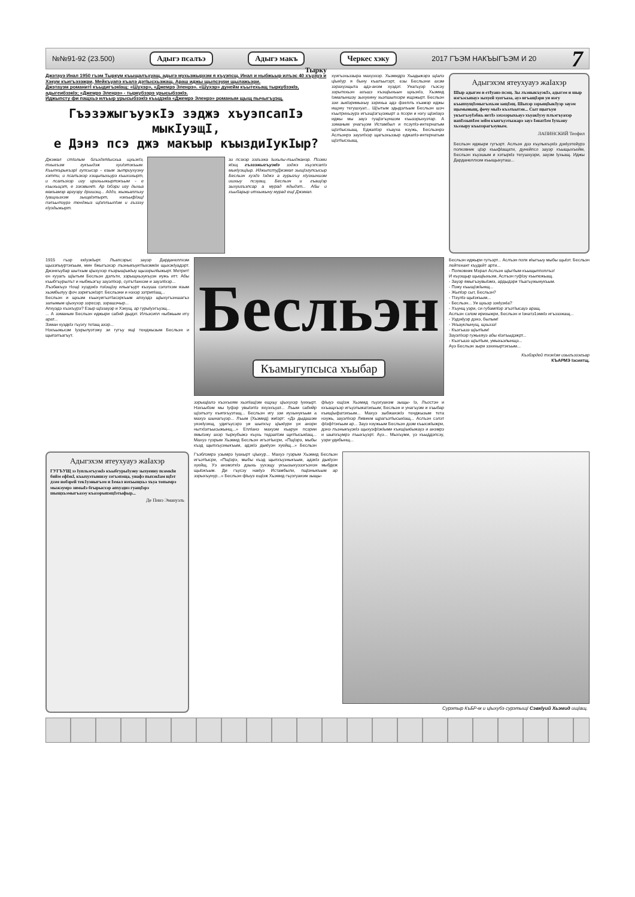№№91-92 (23.500) Адыгэ псалъэ Адыгэ макъ Черкес хэку 2017 ГЪЭМ НАКЪЫГЪЭМ И 20 7
Джэтауэ Инал 1950 гъэм Тыркум къыщалъхуащ, адыгэ мухьэжырхэм я къуэпсщ. Инал и ныбжьыр илъэс 40 хъуауэ и Хэкум къигъэзэжри, Мейкъуапэ къалэ дэтIысхьэжащ. Араш иджы щыпсэури щылажьэри.
Джэтауэм романитI къыдигъэкIащ: «Шухэр», «Джемрэ Эленрэ». «Шухэр» дунейм къытехьащ тыркубзэкIэ, адыгеибзэкIэ; «Джемрэ Эленрэ» - тыркубзэрэ урысыбзэкIэ.
Иджыпсту фи пащхьэ илъыр урысыбзэкIэ къыдэкIа «Джемрэ Эленрэ» романым щыщ пычыгъуэщ.
Тырку
ГъэзэжыгъуэкIэ зэджэ хъуэпсапIэ мыкIуэщI,
е Дэнэ псэ джэ макъыр къыздиIукIыр?
Джэмал стIолым бгъэдэтIысхьа щхьэкIэ, тхыгъэм гукъыдэж хуиIэтэкъым. КъыпкърыкъэрI гупсысэр - езым зытриухуэну хэтти, и псалъэхэр хэщыпыхьурэ къыхихырт, и псалъэхэр игу ирихьыжыртэкъым - е къыхьщэт, е зэхэвынт. Ар Iэбэри игу дыхьа макъамэр аргуэру дришэщ... Аддэ, жыжьаплъэу Iуащхьэхэм зыщаIэтырт, нэкъыфIэщI пэлъытэурэ тенджыз щIэплъыпIэм и гъэзэу кIуэдыжырт.
зи псэхэр зэгъэжа Iыхьлы-лъыджанэр. Псоми яIэщ гъэзэжыгъуэкIэ зэджэ хъуэпсапIэ мыкIуэщIыр. ИджыпстуДжэмал зыщIэгупсысыр Бесльэн хуэдэ Iэджэ а гурыгъу кIуэхыншэм ишхыу псэуащ. Бесльэн и гъащIэр зыхуигъэпсар а мурад ядыдэт... Абы и хъыбарыр итхыжыну мурад ещI Джэмал.
хуигъэхьэзыра махуэхэр. Хьэмидрэ Хьадыжэрэ щIалэ цIыкIур я быну къалъытэрт, езы Бесльэни ахэм зэрахуэщыта адэ-анэм хуэдэт. Унагъуэр гъэсэу зэрытехьэн ахъшэ къэщIыхьын щхьэкIэ, Хьэмид Iэмалыншэу зыхуеину хьэпшыпхэри ищэжырт. Бесльэн зэи зыкIэримыхыу зэрихьа адэ фэеплъ къамэр иджы ищэну тегушхуат... Щ!ытым здыдэлъым Бесльэн шэч къытрихьэурэ игъэщIэгъуэжырт а псори и нэгу щIэкIауэ иджы мы зауэ гущIэгъуншэм къызэрыхуэтар. А зэманым унагъуэм Истамбыл и псэупIэ-интернатым щIэтIысхьащ. ЕджапIэр къауха нэужь, Бесльэнрэ Аслъэнрэ зауэлIхэр щагъэхьэзыр еджапIэ-интернатым щIэтIысхьащ.
Адыгэхэм ятеухуауэ жаIахэр
Шыр адыгэм и етIуанэ псэщ. Зы лъэныкъуэкIэ, адыгэм и шыр нэгъэсыпауэ зыхуей хуегъаза, ауэ игъащIэри уи нэгу къыпхущIэмыгъэхьэн защIэщ. Шыхэр зэрыщIыкIуэр зауэм щымыныщ, фочу мыIэ къэлъытэн... Сыт щыгъуи укъегъэуIэбжь нетIэ зэхэзэрыхьауэ хъуакIуэу плъэгъуахэр напIэзыпIэм зейм къигъуэтыжарэ зауэ IэнатIэм Iухьэну хьэзыру къызэрагъэувым.
ЛАПИНСКИЙ Теофил
Бесльэн иджыри гугъэрт. Аслъэн дзэ къулыкъукIэ дэкIуэтейурэ полковник цIэр къыфIащати, дунейпсо зауэр къыщыхъейм, Бесльэн къуэшым и хэтыркIэ тегушхуэри, зауэм Iухьащ. Иджы Дарданеллхэм къыщыхуташ...
1915 гъэр екIуэкIырт. Лъапсэрыс зауэр Дарданеллхэм щызэпыуртэкъым, мин бжыгъэхэр лъэныкъуитIыхэмкIи щыхэкIуадэрт. Джэнкъубар шытхым цIыхухэр лъэрыщIыкIыу щызэрылIыжырт. Метрит! ен кууагъ щIытым Бесльэн дэлъти, зэрыщхьэукъуэн иужь итт. Абы къыбгъурылът и ныбжьэгъу зауэлIхэр, сулътIанхэм и зауэлIхэр...
Лъэбакъуэ тIощI хуэдэкIэ пэIэщIэу ильагъурт къэуша сэлэтхэм язым хьэмбылуу фоч зэригъэкIэрт. Бесльэни и нэхэр зэтрипIащ...
Бесльэн и щхьэм къыхуигъэтIасэркъым апхуэдэ щIыхугъэншагъэ залымым цIыхухэр зэресэр, зэрашэчыр...
Апхуэдэ къэхъурэ? Езыр щIэзауэр и Хэкущ, ар гурыIуэгъуэщ...
... А зэманым Бесльэн иджыри сабий дыдэт. Илъэсипл ныбжьым иту арат...
Зэман куэдкIэ гъуэгу тетащ ахэр...
Нэхъыжьхэм Iуэрылуэтэжу зи гугъу ящI тенджызым Бесльэн и щыпэлъагъут.
Бесльэн
Къамыгупсыса хъыбар
зэрыщIалэ къэхъеям хьэпIацIэм ещхьу цIыхухэр Iуихырт. Нэхъыбэм мы Iуфэр увыIэпIэ яхуэхъуат... Лъым сабийр щIэлъэту къипхъуэтащ... Бесльэн игу зэи иухынукъым а махуэ шынагъуэр... Лъым (Хьэмид) жиIэрт: «Дэ дыдашэм унэкIуэнщ, удигъусэрэ уи шыпхъу цIыкIури уи анэри нытхIэлъысыжынщ...» ЕплIанэ махуэм къаруи псэрии ямыIэжу ахэр тыркубыжэ къухь тедзапIэм щитIысыкIащ... Махуэ гуэрым Хьэмид Бесльэн игъэтIысри, «ПщIэрэ, мыбы къэд щыпхъузныкъым, адэкIэ дыкIуэн хуейщ...» Бесльэн фIыуэ ещIэж Хьэмид гъуэгуанэм зыщы- Iэ, Лъостэн и кхъащхъэр игъуэтыжатэкъым; Бесльэн и унагъуэм и хъыбар къищIыфатэкъым... Махуэ зыбжанэкIэ тенджызым тета нэужь, зауэлIхэр Ливием щрагъэтIысыкIащ... Аслъэн сэлэт фIэфIтэкъым ар... Зауэ нэужьым Бесльэн дзэм къыхэкIыжри, дэнэ лъэныкъуэкIэ щыхуэфIэкIыми къищIыкIыжауэ и анэмрэ и шыпхъумрэ лъыхъуэрт. Ауэ... Мыхъуми, уэ къыддэпсэу, уэри удибынщ...
Бесльэн иджыри гугъэрт... Аслъэн полк иIыгъыу мыбы щыIэт. Бесльэн лейтенант къудейт арти...
- Полковник Мэрал Аслъэн щIытIым къыщыпполлъэ!
И къуэщыр щыщIыхьэм, Аслъэн гуфIэу къыпежьащ.
- Зауэр ямыгъэувыIэмэ, ардыдэри тIьагъужынукъым.
- Пэжу къыщIэкIынщ...
- ЖыпIэр сыт, Бесльэн?
- ТIэулIэ щыIэкъым...
- Бесльэн... Уи щхьэр зэкIуэкIа?
- Хъунщ уэри, си губампIэр згъэтIысауэ аращ.
Аслъэн сэлэм ирихыжри, Бесльэн и Iэнатэ1эмкIэ игъэзэжащ...
- Уздэкlуэр дэнэ, былым!
- Укъауклынущ, щхьэзэ!
- Къэгъазэ щIытIым!
ЗауэлIхэр гужьеяуэ абы кIэлъыдэжрт...
- Къэгъазэ щIытIым, умыхьэлынщэ...
Ауэ Бесльэн зыри зэхихыртэкъым...
Къэбэрдей тхэкIэм изыгъэзэгъар
КЪАРМЭ Iэсиятщ.
Адыгэхэм ятеухуауэ жаIахэр
ГУГЪУЩ зэ Iупльэгъуэкlэ къыбгурыIуэну зыхуеину псомкIи бийм ефlэкl, къыхуэтыншэу зэгъэпэща, унафэ пыхэкIам щIэт дзэм нобэрей тек1уэныгъэм и Iэмал нэхъыщхьэ хъуа топымрэ мыжэумрэ зимыIэ бгырысхэр апхуэдиз гуащIэрэ шыщхьэмыгъазэу къазэрыпэщIэтыфыр...
Де Пинэ Эмануэль
Гъэблэмрэ узымрэ Iуахырт цIыхур... Махуэ гуэрым Хьэмид Бесльэн игъэтIысри, «ПщIэрэ, мыбы къэд щыпхъузныкъым, адэкIэ дыкIуэн хуейщ. Уэ анэмэткIэ дзыхь уухэщу укъызыхуэзэгъэнэн мыбдеж щыIэкъым. Ди гъусэу накIуэ Истамбыли, пщIэныкъым ар зэрыхъунур...» Бесльэн фIыуэ ещIэж Хьэмид гъуэгуанэм зыщы-
Сурэтыр КъБР-м и цIыхубэ сурэтыщI Сэвкlуий Хьэмид ищIащ.